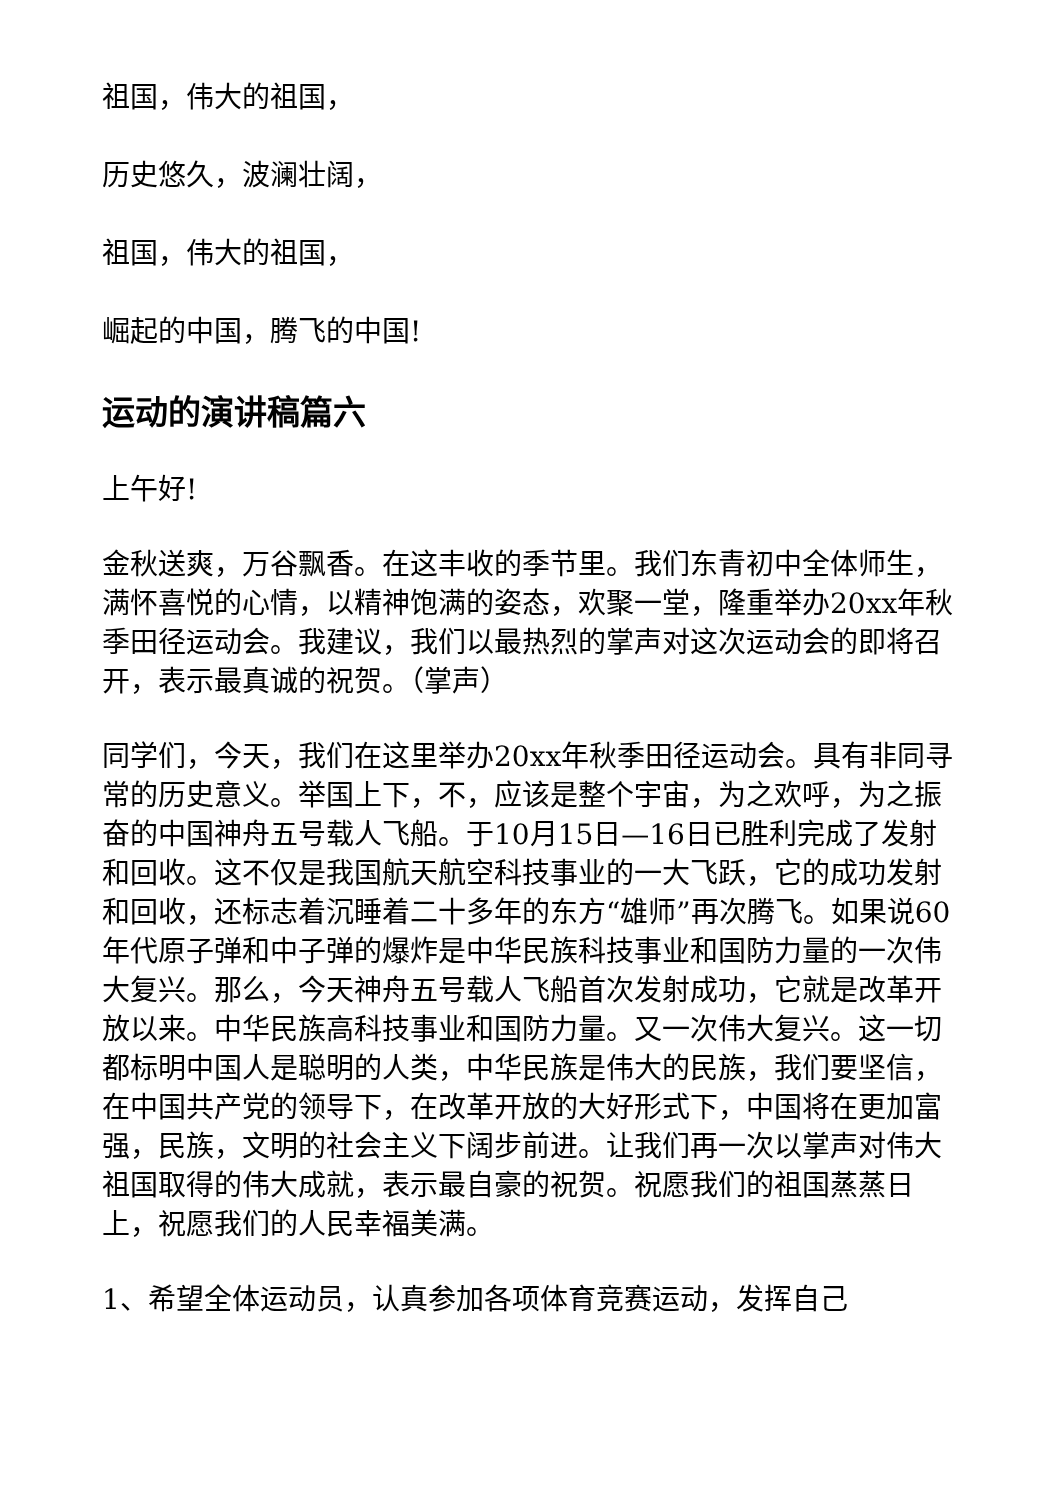祖国，伟大的祖国，
历史悠久，波澜壮阔，
祖国，伟大的祖国，
崛起的中国，腾飞的中国!
运动的演讲稿篇六
上午好!
金秋送爽，万谷飘香。在这丰收的季节里。我们东青初中全体师生，满怀喜悦的心情，以精神饱满的姿态，欢聚一堂，隆重举办20xx年秋季田径运动会。我建议，我们以最热烈的掌声对这次运动会的即将召开，表示最真诚的祝贺。（掌声）
同学们，今天，我们在这里举办20xx年秋季田径运动会。具有非同寻常的历史意义。举国上下，不，应该是整个宇宙，为之欢呼，为之振奋的中国神舟五号载人飞船。于10月15日—16日已胜利完成了发射和回收。这不仅是我国航天航空科技事业的一大飞跃，它的成功发射和回收，还标志着沉睡着二十多年的东方“雄师”再次腾飞。如果说60年代原子弹和中子弹的爆炸是中华民族科技事业和国防力量的一次伟大复兴。那么，今天神舟五号载人飞船首次发射成功，它就是改革开放以来。中华民族高科技事业和国防力量。又一次伟大复兴。这一切都标明中国人是聪明的人类，中华民族是伟大的民族，我们要坚信，在中国共产党的领导下，在改革开放的大好形式下，中国将在更加富强，民族，文明的社会主义下阔步前进。让我们再一次以掌声对伟大祖国取得的伟大成就，表示最自豪的祝贺。祝愿我们的祖国蒸蒸日上，祝愿我们的人民幸福美满。
1、希望全体运动员，认真参加各项体育竞赛运动，发挥自己